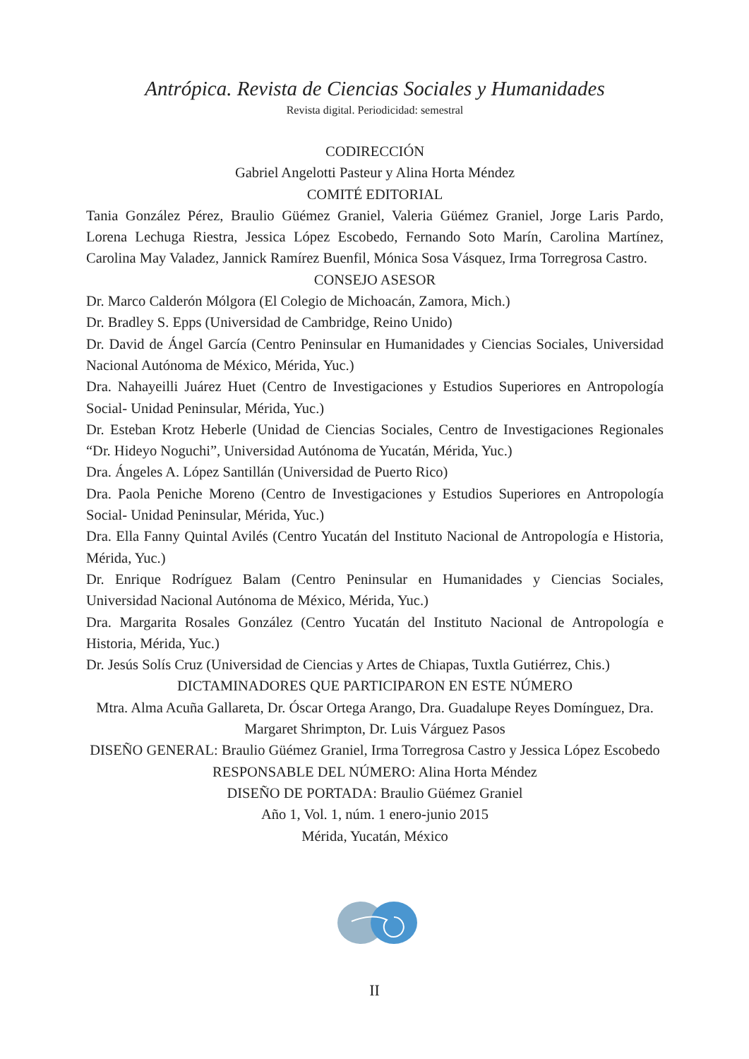Antrópica. Revista de Ciencias Sociales y Humanidades
Revista digital. Periodicidad: semestral
CODIRECCIÓN
Gabriel Angelotti Pasteur y Alina Horta Méndez
COMITÉ EDITORIAL
Tania González Pérez, Braulio Güémez Graniel, Valeria Güémez Graniel, Jorge Laris Pardo, Lorena Lechuga Riestra, Jessica López Escobedo, Fernando Soto Marín, Carolina Martínez, Carolina May Valadez, Jannick Ramírez Buenfil, Mónica Sosa Vásquez, Irma Torregrosa Castro.
CONSEJO ASESOR
Dr. Marco Calderón Mólgora (El Colegio de Michoacán, Zamora, Mich.)
Dr. Bradley S. Epps (Universidad de Cambridge, Reino Unido)
Dr. David de Ángel García (Centro Peninsular en Humanidades y Ciencias Sociales, Universidad Nacional Autónoma de México, Mérida, Yuc.)
Dra. Nahayeilli Juárez Huet (Centro de Investigaciones y Estudios Superiores en Antropología Social- Unidad Peninsular, Mérida, Yuc.)
Dr. Esteban Krotz Heberle (Unidad de Ciencias Sociales, Centro de Investigaciones Regionales “Dr. Hideyo Noguchi”, Universidad Autónoma de Yucatán, Mérida, Yuc.)
Dra. Ángeles A. López Santillán (Universidad de Puerto Rico)
Dra. Paola Peniche Moreno (Centro de Investigaciones y Estudios Superiores en Antropología Social- Unidad Peninsular, Mérida, Yuc.)
Dra. Ella Fanny Quintal Avilés (Centro Yucatán del Instituto Nacional de Antropología e Historia, Mérida, Yuc.)
Dr. Enrique Rodríguez Balam (Centro Peninsular en Humanidades y Ciencias Sociales, Universidad Nacional Autónoma de México, Mérida, Yuc.)
Dra. Margarita Rosales González (Centro Yucatán del Instituto Nacional de Antropología e Historia, Mérida, Yuc.)
Dr. Jesús Solís Cruz (Universidad de Ciencias y Artes de Chiapas, Tuxtla Gutiérrez, Chis.)
DICTAMINADORES QUE PARTICIPARON EN ESTE NÚMERO
Mtra. Alma Acuña Gallareta, Dr. Óscar Ortega Arango, Dra. Guadalupe Reyes Domínguez, Dra. Margaret Shrimpton, Dr. Luis Várguez Pasos
DISEÑO GENERAL: Braulio Güémez Graniel, Irma Torregrosa Castro y Jessica López Escobedo
RESPONSABLE DEL NÚMERO: Alina Horta Méndez
DISEÑO DE PORTADA: Braulio Güémez Graniel
Año 1, Vol. 1, núm. 1 enero-junio 2015
Mérida, Yucatán, México
II